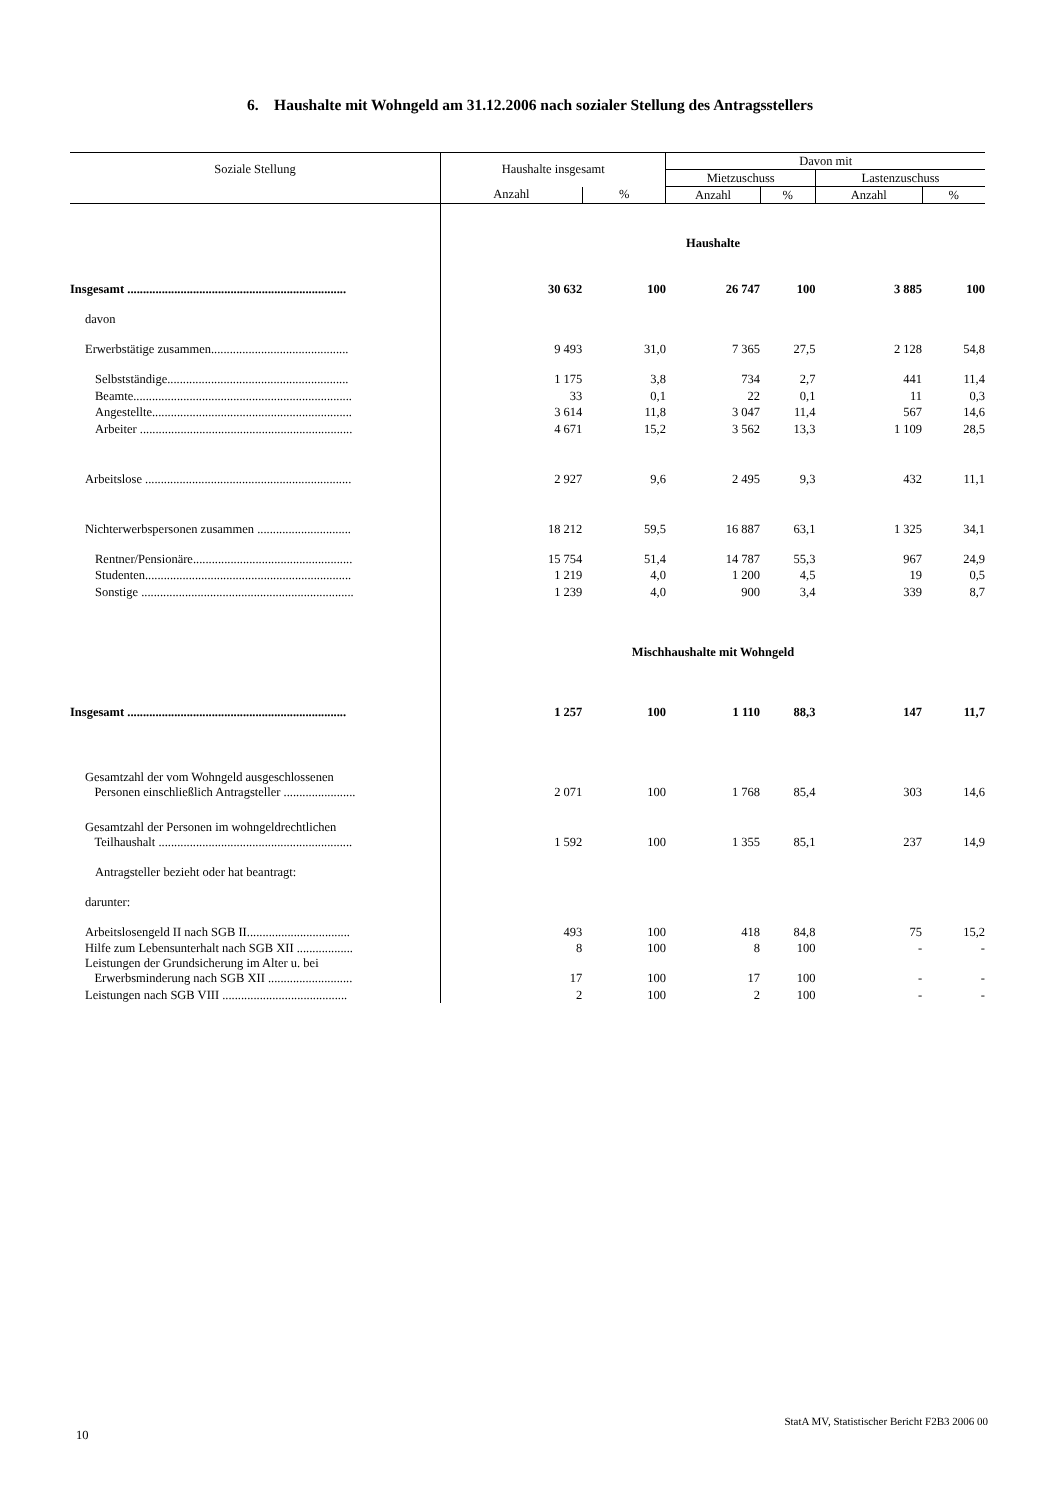6. Haushalte mit Wohngeld am 31.12.2006 nach sozialer Stellung des Antragsstellers
| Soziale Stellung | Haushalte insgesamt | | Davon mit | | | |
| --- | --- | --- | --- | --- | --- | --- |
| | | | Mietzuschuss | | Lastenzuschuss | |
| | Anzahl | % | Anzahl | % | Anzahl | % |
| | Haushalte | | | | | |
| Insgesamt ...................................................................... | 30 632 | 100 | 26 747 | 100 | 3 885 | 100 |
| davon | | | | | | |
| Erwerbstätige zusammen............................................ | 9 493 | 31,0 | 7 365 | 27,5 | 2 128 | 54,8 |
| Selbstständige.......................................................... | 1 175 | 3,8 | 734 | 2,7 | 441 | 11,4 |
| Beamte...................................................................... | 33 | 0,1 | 22 | 0,1 | 11 | 0,3 |
| Angestellte................................................................ | 3 614 | 11,8 | 3 047 | 11,4 | 567 | 14,6 |
| Arbeiter .................................................................... | 4 671 | 15,2 | 3 562 | 13,3 | 1 109 | 28,5 |
| Arbeitslose .................................................................. | 2 927 | 9,6 | 2 495 | 9,3 | 432 | 11,1 |
| Nichterwerbspersonen zusammen .............................. | 18 212 | 59,5 | 16 887 | 63,1 | 1 325 | 34,1 |
| Rentner/Pensionäre................................................... | 15 754 | 51,4 | 14 787 | 55,3 | 967 | 24,9 |
| Studenten.................................................................. | 1 219 | 4,0 | 1 200 | 4,5 | 19 | 0,5 |
| Sonstige .................................................................... | 1 239 | 4,0 | 900 | 3,4 | 339 | 8,7 |
| | Mischhaushalte mit Wohngeld | | | | | |
| Insgesamt ...................................................................... | 1 257 | 100 | 1 110 | 88,3 | 147 | 11,7 |
| Gesamtzahl der vom Wohngeld ausgeschlossenen Personen einschließlich Antragsteller ....................... | 2 071 | 100 | 1 768 | 85,4 | 303 | 14,6 |
| Gesamtzahl der Personen im wohngeldrechtlichen Teilhaushalt .............................................................. | 1 592 | 100 | 1 355 | 85,1 | 237 | 14,9 |
| Antragsteller bezieht oder hat beantragt: | | | | | | |
| darunter: | | | | | | |
| Arbeitslosengeld II nach SGB II................................. | 493 | 100 | 418 | 84,8 | 75 | 15,2 |
| Hilfe zum Lebensunterhalt nach SGB XII .................. | 8 | 100 | 8 | 100 | - | - |
| Leistungen der Grundsicherung im Alter u. bei Erwerbsminderung nach SGB XII ........................... | 17 | 100 | 17 | 100 | - | - |
| Leistungen nach SGB VIII ........................................ | 2 | 100 | 2 | 100 | - | - |
StatA MV, Statistischer Bericht F2B3 2006 00
10